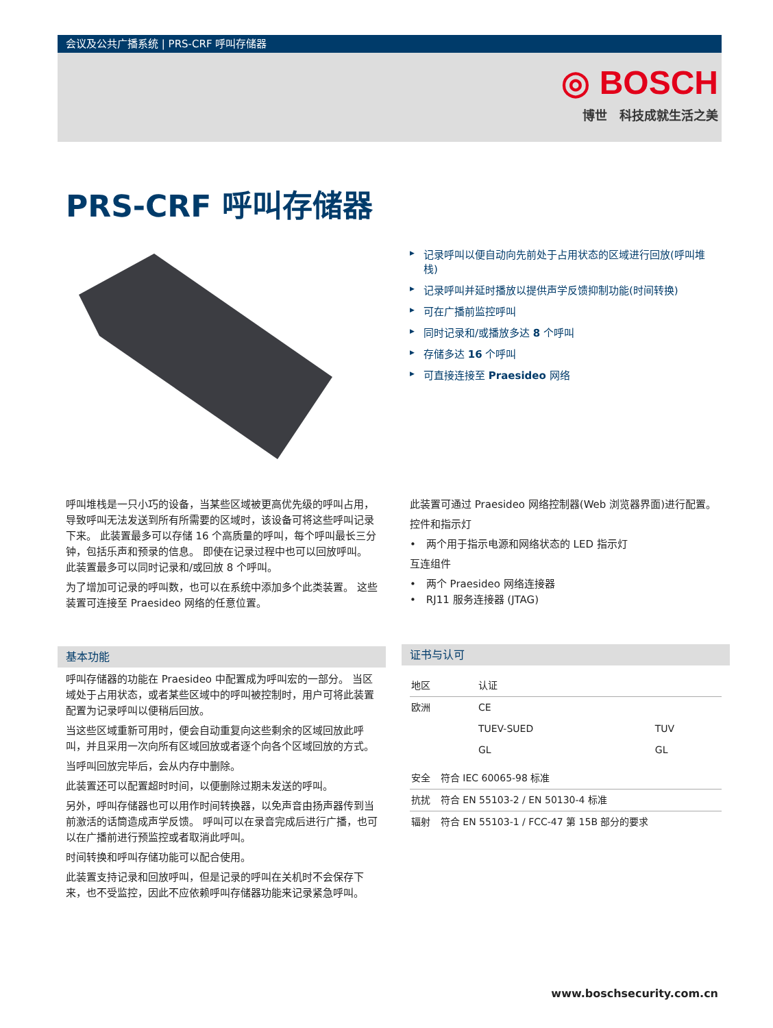会议及公共广播系统 | PRS-CRF 呼叫存储器
◎ BOSCH
博世　科技成就生活之美
PRS-CRF 呼叫存储器
▶ 记录呼叫以便自动向先前处于占用状态的区域进行回放(呼叫堆栈)
▶ 记录呼叫并延时播放以提供声学反馈抑制功能(时间转换)
▶ 可在广播前监控呼叫
▶ 同时记录和/或播放多达 8 个呼叫
▶ 存储多达 16 个呼叫
▶ 可直接连接至 Praesideo 网络
呼叫堆栈是一只小巧的设备，当某些区域被更高优先级的呼叫占用，导致呼叫无法发送到所有所需要的区域时，该设备可将这些呼叫记录下来。 此装置最多可以存储 16 个高质量的呼叫，每个呼叫最长三分钟，包括乐声和预录的信息。 即使在记录过程中也可以回放呼叫。 此装置最多可以同时记录和/或回放 8 个呼叫。
为了增加可记录的呼叫数，也可以在系统中添加多个此类装置。 这些装置可连接至 Praesideo 网络的任意位置。
基本功能
呼叫存储器的功能在 Praesideo 中配置成为呼叫宏的一部分。 当区域处于占用状态，或者某些区域中的呼叫被控制时，用户可将此装置配置为记录呼叫以便稍后回放。
当这些区域重新可用时，便会自动重复向这些剩余的区域回放此呼叫，并且采用一次向所有区域回放或者逐个向各个区域回放的方式。
当呼叫回放完毕后，会从内存中删除。
此装置还可以配置超时时间，以便删除过期未发送的呼叫。
另外，呼叫存储器也可以用作时间转换器，以免声音由扬声器传到当前激活的话筒造成声学反馈。 呼叫可以在录音完成后进行广播，也可以在广播前进行预监控或者取消此呼叫。
时间转换和呼叫存储功能可以配合使用。
此装置支持记录和回放呼叫，但是记录的呼叫在关机时不会保存下来，也不受监控，因此不应依赖呼叫存储器功能来记录紧急呼叫。
此装置可通过 Praesideo 网络控制器(Web 浏览器界面)进行配置。
控件和指示灯
•　两个用于指示电源和网络状态的 LED 指示灯
互连组件
•　两个 Praesideo 网络连接器
•　RJ11 服务连接器 (JTAG)
证书与认可
| 地区 | 认证 | |
| --- | --- | --- |
| 欧洲 | CE | |
| | TUEV-SUED | TUV |
| | GL | GL |
| 安全 | 符合 IEC 60065-98 标准 |
| 抗扰 | 符合 EN 55103-2 / EN 50130-4 标准 |
| 辐射 | 符合 EN 55103-1 / FCC-47 第 15B 部分的要求 |
www.boschsecurity.com.cn